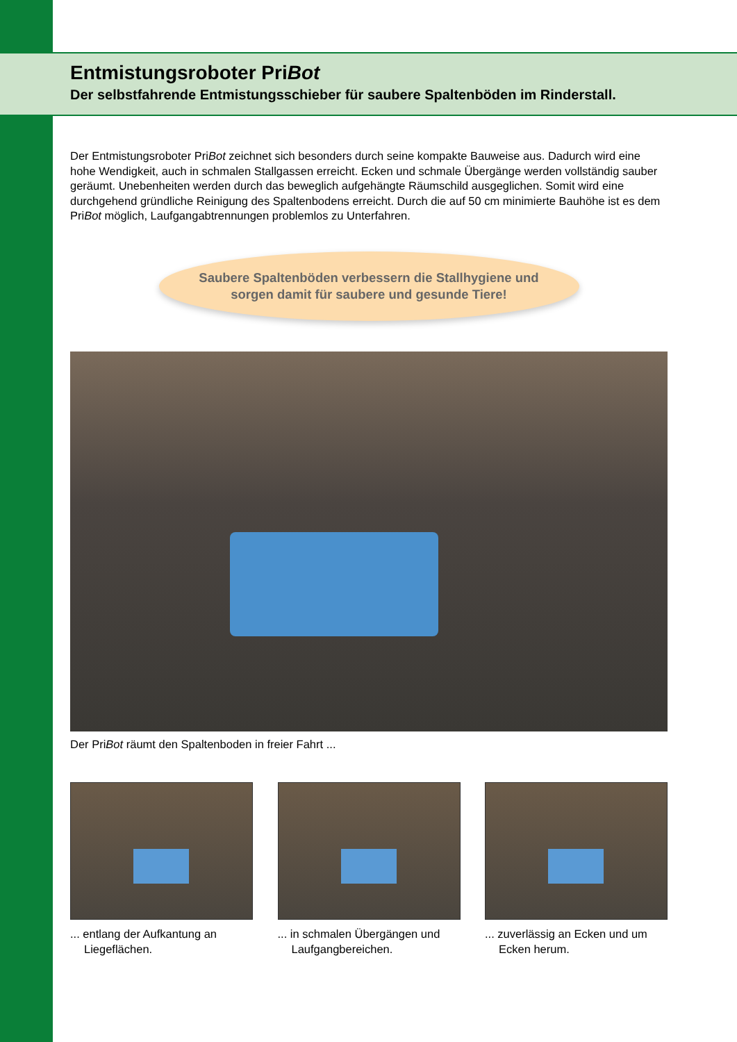Entmistungsroboter PriBot
Der selbstfahrende Entmistungsschieber für saubere Spaltenböden im Rinderstall.
Der Entmistungsroboter PriBot zeichnet sich besonders durch seine kompakte Bauweise aus. Dadurch wird eine hohe Wendigkeit, auch in schmalen Stallgassen erreicht. Ecken und schmale Übergänge werden vollständig sauber geräumt. Unebenheiten werden durch das beweglich aufgehängte Räumschild ausgeglichen. Somit wird eine durchgehend gründliche Reinigung des Spaltenbodens erreicht. Durch die auf 50 cm minimierte Bauhöhe ist es dem PriBot möglich, Laufgangabtrennungen problemlos zu Unterfahren.
Saubere Spaltenböden verbessern die Stallhygiene und
sorgen damit für saubere und gesunde Tiere!
Der PriBot räumt den Spaltenboden in freier Fahrt ...
... entlang der Aufkantung an Liegeflächen.
... in schmalen Übergängen und Laufgangbereichen.
... zuverlässig an Ecken und um Ecken herum.